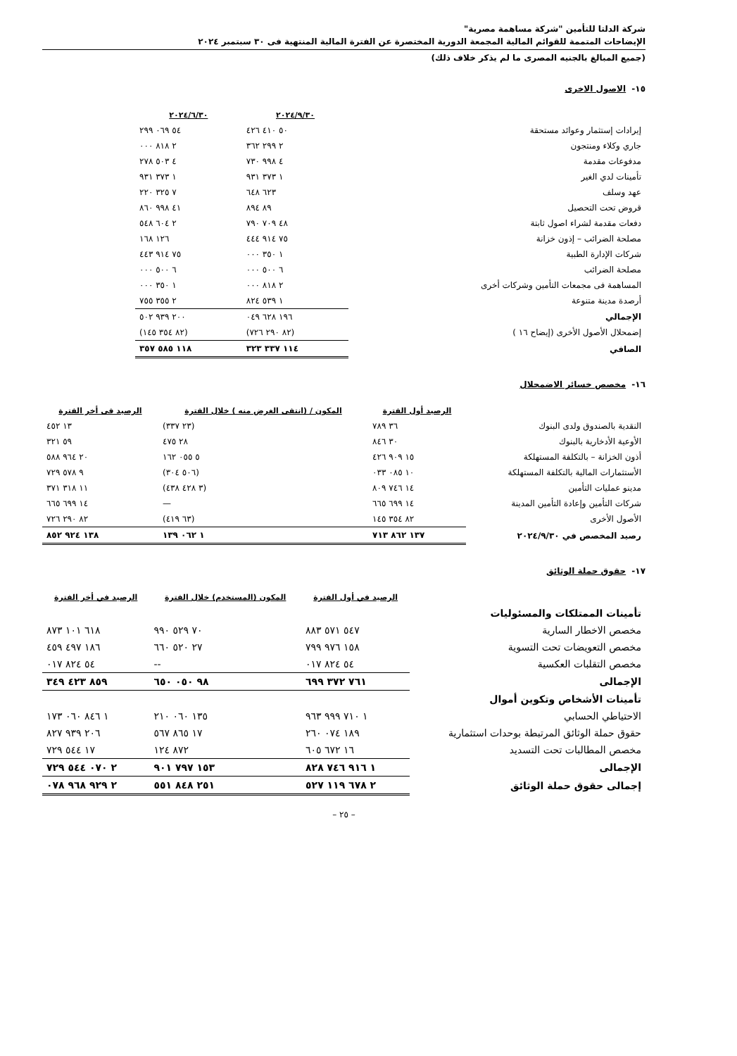شركة الدلتا للتأمين "شركة مساهمة مصرية"
الإيضاحات المتممة للقوائم المالية المجمعة الدورية المختصرة عن الفترة المالية المنتهية فى ٣٠ سبتمبر ٢٠٢٤
(جميع المبالغ بالجنيه المصرى ما لم يذكر خلاف ذلك)
١٥- الاصول الاخرى
| | ٢٠٢٤/٩/٣٠ | ٢٠٢٤/٦/٣٠ | |
| --- | --- | --- | --- |
| إيرادات إستثمار وعوائد مستحقة | ٥٠ ٤١٠ ٤٢٦ | ٥٤ ٠٦٩ ٢٩٩ | |
| جاري وكلاء ومنتجون | ٢ ٢٩٩ ٣٦٢ | ٢ ٨١٨ ٠٠٠ | |
| مدفوعات مقدمة | ٤ ٩٩٨ ٧٣٠ | ٤ ٥٠٣ ٢٧٨ | |
| تأمينات لدي الغير | ١ ٣٧٣ ٩٣١ | ١ ٣٧٣ ٩٣١ | |
| عهد وسلف | ٦٢٣ ٦٤٨ | ٧ ٣٢٥ ٢٢٠ | |
| قروض تحت التحصيل | ٨٩ ٨٩٤ | ٤١ ٩٩٨ ٨٦٠ | |
| دفعات مقدمة لشراء اصول ثابتة | ٤٨ ٧٠٩ ٧٩٠ | ٢ ٦٠٤ ٥٤٨ | |
| مصلحة الضرائب – إذون خزانة | ٧٥ ٩١٤ ٤٤٤ | ١٢٦ ١٦٨ | |
| شركات الإدارة الطبية | ١ ٣٥٠ ٠٠٠ | ٧٥ ٩١٤ ٤٤٣ | |
| مصلحة الضرائب | ٦ ٥٠٠ ٠٠٠ | ٦ ٥٠٠ ٠٠٠ | |
| المساهمة فى مجمعات التأمين وشركات أخرى | ٢ ٨١٨ ٠٠٠ | ١ ٣٥٠ ٠٠٠ | |
| أرصدة مدينة متنوعة | ١ ٥٣٩ ٨٢٤ | ٢ ٣٥٥ ٧٥٥ | |
| الإجمالي | ١٩٦ ٦٢٨ ٠٤٩ | ٢٠٠ ٩٣٩ ٥٠٢ | |
| إضمحلال الأصول الأخرى (إيضاح ١٦ ) | (٨٢ ٢٩٠ ٧٢٦) | (٨٢ ٣٥٤ ١٤٥) | |
| الصافي | ١١٤ ٣٣٧ ٣٢٣ | ١١٨ ٥٨٥ ٣٥٧ | |
١٦- مخصص خسائر الاضمحلال
| | الرصيد أول الفترة | المكون / (انتفى الغرض منه ) خلال الفترة | الرصيد فى أخر الفترة |
| --- | --- | --- | --- |
| النقدية بالصندوق ولدى البنوك | ٣٦ ٧٨٩ | (٢٣ ٣٣٧) | ١٣ ٤٥٢ |
| الأوعية الأدخارية بالبنوك | ٣٠ ٨٤٦ | ٢٨ ٤٧٥ | ٥٩ ٣٢١ |
| أذون الخزانة – بالتكلفة المستهلكة | ١٥ ٩٠٩ ٤٢٦ | ٥ ٠٥٥ ١٦٢ | ٢٠ ٩٦٤ ٥٨٨ |
| الأستثمارات المالية بالتكلفة المستهلكة | ١٠ ٠٨٥ ٠٣٣ | (٥٠٦ ٣٠٤) | ٩ ٥٧٨ ٧٢٩ |
| مدينو عمليات التأمين | ١٤ ٧٤٦ ٨٠٩ | (٣ ٤٢٨ ٤٣٨) | ١١ ٣١٨ ٣٧١ |
| شركات التأمين وإعادة التأمين المدينة | ١٤ ٦٩٩ ٦٦٥ | — | ١٤ ٦٩٩ ٦٦٥ |
| الأصول الأخرى | ٨٢ ٣٥٤ ١٤٥ | (٦٣ ٤١٩) | ٨٢ ٢٩٠ ٧٢٦ |
| رصيد المخصص في ٢٠٢٤/٩/٣٠ | ١٣٧ ٨٦٢ ٧١٣ | ١ ٠٦٢ ١٣٩ | ١٣٨ ٩٢٤ ٨٥٢ |
١٧- حقوق حملة الوثائق
| | الرصيد في أول الفترة | المكون (المستخدم) خلال الفترة | الرصيد في أخر الفترة |
| --- | --- | --- | --- |
| تأمينات الممتلكات والمسئوليات | | | |
| مخصص الاخطار السارية | ٥٤٧ ٥٧١ ٨٨٣ | ٧٠ ٥٢٩ ٩٩٠ | ٦١٨ ١٠١ ٨٧٣ |
| مخصص التعويضات تحت التسوية | ١٥٨ ٩٧٦ ٧٩٩ | ٢٧ ٥٢٠ ٦٦٠ | ١٨٦ ٤٩٧ ٤٥٩ |
| مخصص التقلبات العكسية | ٥٤ ٨٢٤ ٠١٧ | -- | ٥٤ ٨٢٤ ٠١٧ |
| الإجمالى | ٧٦١ ٣٧٢ ٦٩٩ | ٩٨ ٠٥٠ ٦٥٠ | ٨٥٩ ٤٢٣ ٣٤٩ |
| تأمينات الأشخاص وتكوين أموال | | | |
| الاحتياطي الحسابي | ١ ٧١٠ ٩٩٩ ٩٦٣ | ١٣٥ ٠٦٠ ٢١٠ | ١ ٨٤٦ ٠٦٠ ١٧٣ |
| حقوق حملة الوثائق المرتبطة بوحدات استثمارية | ١٨٩ ٠٧٤ ٢٦٠ | ١٧ ٨٦٥ ٥٦٧ | ٢٠٦ ٩٣٩ ٨٢٧ |
| مخصص المطالبات تحت التسديد | ١٦ ٦٧٢ ٦٠٥ | ٨٧٢ ١٢٤ | ١٧ ٥٤٤ ٧٢٩ |
| الإجمالى | ١ ٩١٦ ٧٤٦ ٨٢٨ | ١٥٣ ٧٩٧ ٩٠١ | ٢ ٠٧٠ ٥٤٤ ٧٢٩ |
| إجمالى حقوق حملة الوثائق | ٢ ٦٧٨ ١١٩ ٥٢٧ | ٢٥١ ٨٤٨ ٥٥١ | ٢ ٩٢٩ ٩٦٨ ٠٧٨ |
– ٢٥ –